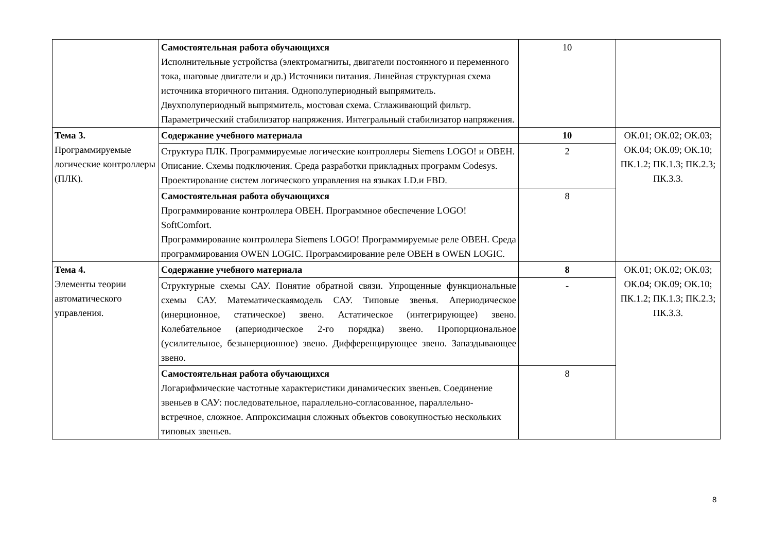| | Самостоятельная работа обучающихся Исполнительные устройства (электромагниты, двигатели постоянного и переменного тока, шаговые двигатели и др.) Источники питания. Линейная структурная схема источника вторичного питания. Однополупериодный выпрямитель. Двухполупериодный выпрямитель, мостовая схема. Сглаживающий фильтр. Параметрический стабилизатор напряжения. Интегральный стабилизатор напряжения. | 10 | |
| Тема 3. Программируемые логические контроллеры (ПЛК). | Содержание учебного материала | 10 | ОК.01; ОК.02; ОК.03; ОК.04; ОК.09; ОК.10; ПК.1.2; ПК.1.3; ПК.2.3; ПК.3.3. |
| | Структура ПЛК. Программируемые логические контроллеры Siemens LOGO! и ОВЕН. Описание. Схемы подключения. Среда разработки прикладных программ Codesys. Проектирование систем логического управления на языках LD.и FBD. | 2 | |
| | Самостоятельная работа обучающихся Программирование контроллера ОВЕН. Программное обеспечение LOGO! SoftComfort. Программирование контроллера Siemens LOGO! Программируемые реле ОВЕН. Среда программирования OWEN LOGIC. Программирование реле ОВЕН в OWEN LOGIC. | 8 | |
| Тема 4. Элементы теории автоматического управления. | Содержание учебного материала | 8 | ОК.01; ОК.02; ОК.03; ОК.04; ОК.09; ОК.10; ПК.1.2; ПК.1.3; ПК.2.3; ПК.3.3. |
| | Структурные схемы САУ. Понятие обратной связи. Упрощенные функциональные схемы САУ. Математическаямодель САУ. Типовые звенья. Апериодическое (инерционное, статическое) звено. Астатическое (интегрирующее) звено. Колебательное (апериодическое 2-го порядка) звено. Пропорциональное (усилительное, безынерционное) звено. Дифференцирующее звено. Запаздывающее звено. | - | |
| | Самостоятельная работа обучающихся Логарифмические частотные характеристики динамических звеньев. Соединение звеньев в САУ: последовательное, параллельно-согласованное, параллельно-встречное, сложное. Аппроксимация сложных объектов совокупностью нескольких типовых звеньев. | 8 | |
8